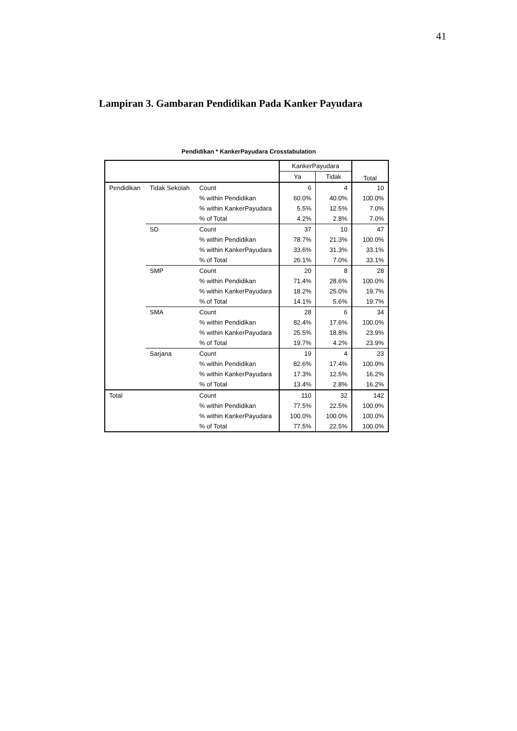41
Lampiran 3. Gambaran Pendidikan Pada Kanker Payudara
Pendidikan * KankerPayudara Crosstabulation
| | | | KankerPayudara | | Total |
| --- | --- | --- | --- | --- | --- |
| | | | Ya | Tidak | |
| Pendidikan | Tidak Sekolah | Count | 6 | 4 | 10 |
| | | % within Pendidikan | 60.0% | 40.0% | 100.0% |
| | | % within KankerPayudara | 5.5% | 12.5% | 7.0% |
| | | % of Total | 4.2% | 2.8% | 7.0% |
| | SD | Count | 37 | 10 | 47 |
| | | % within Pendidikan | 78.7% | 21.3% | 100.0% |
| | | % within KankerPayudara | 33.6% | 31.3% | 33.1% |
| | | % of Total | 26.1% | 7.0% | 33.1% |
| | SMP | Count | 20 | 8 | 28 |
| | | % within Pendidikan | 71.4% | 28.6% | 100.0% |
| | | % within KankerPayudara | 18.2% | 25.0% | 19.7% |
| | | % of Total | 14.1% | 5.6% | 19.7% |
| | SMA | Count | 28 | 6 | 34 |
| | | % within Pendidikan | 82.4% | 17.6% | 100.0% |
| | | % within KankerPayudara | 25.5% | 18.8% | 23.9% |
| | | % of Total | 19.7% | 4.2% | 23.9% |
| | Sarjana | Count | 19 | 4 | 23 |
| | | % within Pendidikan | 82.6% | 17.4% | 100.0% |
| | | % within KankerPayudara | 17.3% | 12.5% | 16.2% |
| | | % of Total | 13.4% | 2.8% | 16.2% |
| Total | | Count | 110 | 32 | 142 |
| | | % within Pendidikan | 77.5% | 22.5% | 100.0% |
| | | % within KankerPayudara | 100.0% | 100.0% | 100.0% |
| | | % of Total | 77.5% | 22.5% | 100.0% |